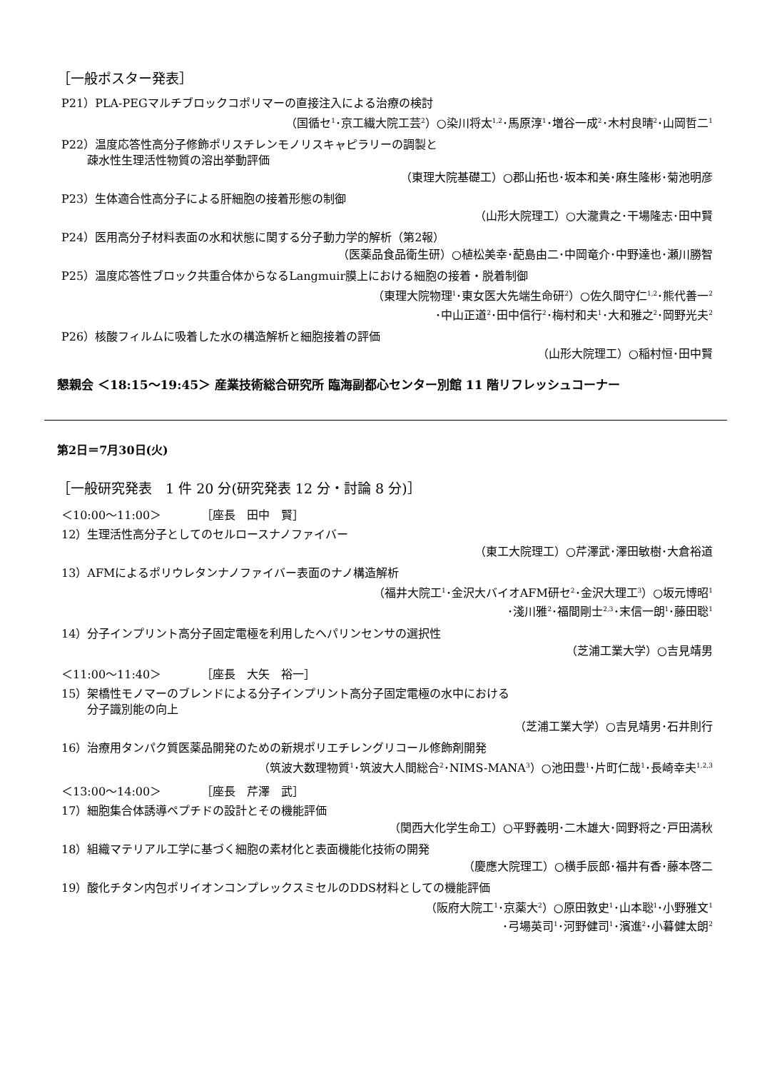［一般ポスター発表］
P21）PLA-PEGマルチブロックコポリマーの直接注入による治療の検討
（国循セ<sup>1</sup>･京工繊大院工芸<sup>2</sup>）○染川将太<sup>1,2</sup>･馬原淳<sup>1</sup>･増谷一成<sup>2</sup>･木村良晴<sup>2</sup>･山岡哲二<sup>1</sup>
P22）温度応答性高分子修飾ポリスチレンモノリスキャピラリーの調製と
疎水性生理活性物質の溶出挙動評価
（東理大院基礎工）○郡山拓也･坂本和美･麻生隆彬･菊池明彦
P23）生体適合性高分子による肝細胞の接着形態の制御
（山形大院理工）○大瀧貴之･干場隆志･田中賢
P24）医用高分子材料表面の水和状態に関する分子動力学的解析（第2報）
（医薬品食品衛生研）○植松美幸･蓜島由二･中岡竜介･中野達也･瀬川勝智
P25）温度応答性ブロック共重合体からなるLangmuir膜上における細胞の接着・脱着制御
（東理大院物理<sup>1</sup>･東女医大先端生命研<sup>2</sup>）○佐久間守仁<sup>1,2</sup>･熊代善一<sup>2</sup>
･中山正道<sup>2</sup>･田中信行<sup>2</sup>･梅村和夫<sup>1</sup>･大和雅之<sup>2</sup>･岡野光夫<sup>2</sup>
P26）核酸フィルムに吸着した水の構造解析と細胞接着の評価
（山形大院理工）○稲村恒･田中賢
懇親会 ＜18:15～19:45＞ 産業技術総合研究所 臨海副都心センター別館 11 階リフレッシュコーナー
第2日＝7月30日(火)
［一般研究発表　1 件 20 分(研究発表 12 分・討論 8 分)］
＜10:00～11:00＞　　　　［座長　田中　賢］
12）生理活性高分子としてのセルロースナノファイバー
（東工大院理工）○芹澤武･澤田敏樹･大倉裕道
13）AFMによるポリウレタンナノファイバー表面のナノ構造解析
（福井大院工<sup>1</sup>･金沢大バイオAFM研セ<sup>2</sup>･金沢大理工<sup>3</sup>）○坂元博昭<sup>1</sup>
･淺川雅<sup>2</sup>･福間剛士<sup>2,3</sup>･末信一朗<sup>1</sup>･藤田聡<sup>1</sup>
14）分子インプリント高分子固定電極を利用したヘパリンセンサの選択性
（芝浦工業大学）○吉見靖男
＜11:00～11:40＞　　　　［座長　大矢　裕一］
15）架橋性モノマーのブレンドによる分子インプリント高分子固定電極の水中における
分子識別能の向上
（芝浦工業大学）○吉見靖男･石井則行
16）治療用タンパク質医薬品開発のための新規ポリエチレングリコール修飾剤開発
（筑波大数理物質<sup>1</sup>･筑波大人間総合<sup>2</sup>･NIMS-MANA<sup>3</sup>）○池田豊<sup>1</sup>･片町仁哉<sup>1</sup>･長崎幸夫<sup>1,2,3</sup>
＜13:00～14:00＞　　　　［座長　芹澤　武］
17）細胞集合体誘導ペプチドの設計とその機能評価
（関西大化学生命工）○平野義明･二木雄大･岡野将之･戸田満秋
18）組織マテリアル工学に基づく細胞の素材化と表面機能化技術の開発
（慶應大院理工）○横手辰郎･福井有香･藤本啓二
19）酸化チタン内包ポリイオンコンプレックスミセルのDDS材料としての機能評価
（阪府大院工<sup>1</sup>･京薬大<sup>2</sup>）○原田敦史<sup>1</sup>･山本聡<sup>1</sup>･小野雅文<sup>1</sup>
･弓場英司<sup>1</sup>･河野健司<sup>1</sup>･濱進<sup>2</sup>･小暮健太朗<sup>2</sup>